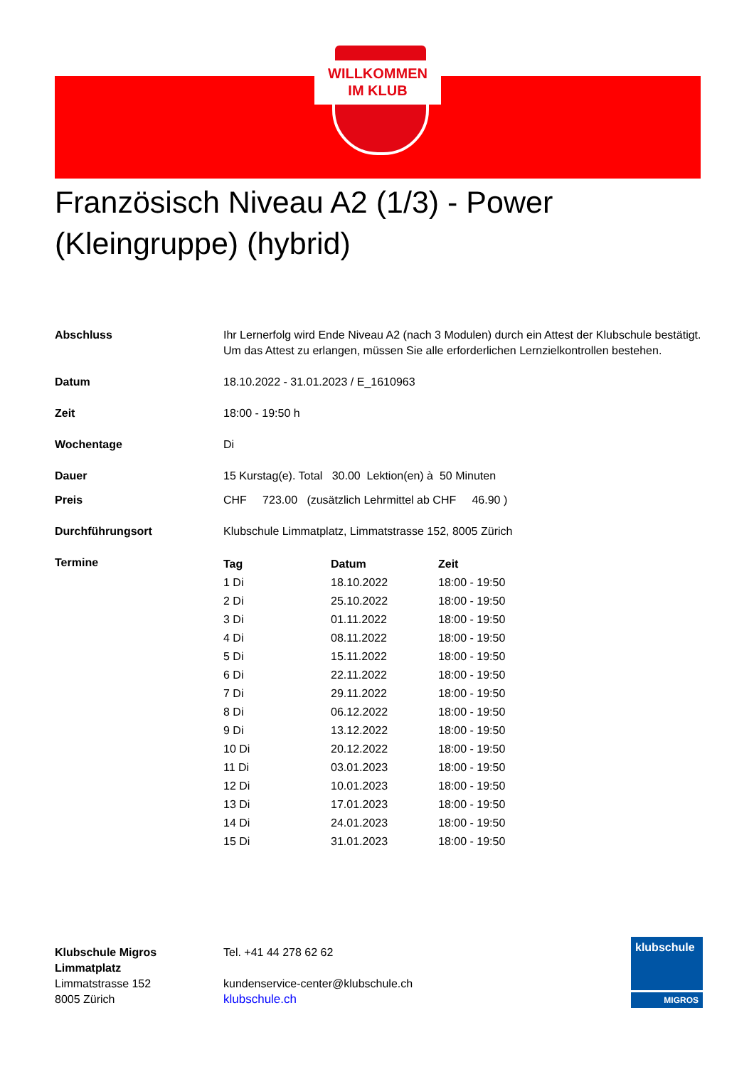WILLKOMMEN
IM KLUB
Französisch Niveau A2 (1/3) - Power (Kleingruppe) (hybrid)
| Abschluss | Ihr Lernerfolg wird Ende Niveau A2 (nach 3 Modulen) durch ein Attest der Klubschule bestätigt. Um das Attest zu erlangen, müssen Sie alle erforderlichen Lernzielkontrollen bestehen. |
| Datum | 18.10.2022 - 31.01.2023 / E_1610963 |
| Zeit | 18:00 - 19:50 h |
| Wochentage | Di |
| Dauer | 15 Kurstag(e). Total 30.00 Lektion(en) à 50 Minuten |
| Preis | CHF 723.00 (zusätzlich Lehrmittel ab CHF 46.90 ) |
| Durchführungsort | Klubschule Limmatplatz, Limmatstrasse 152, 8005 Zürich |
| Termine | / Tag / Datum / Zeit / / --- / --- / --- / / 1 Di / 18.10.2022 / 18:00 - 19:50 / / 2 Di / 25.10.2022 / 18:00 - 19:50 / / 3 Di / 01.11.2022 / 18:00 - 19:50 / / 4 Di / 08.11.2022 / 18:00 - 19:50 / / 5 Di / 15.11.2022 / 18:00 - 19:50 / / 6 Di / 22.11.2022 / 18:00 - 19:50 / / 7 Di / 29.11.2022 / 18:00 - 19:50 / / 8 Di / 06.12.2022 / 18:00 - 19:50 / / 9 Di / 13.12.2022 / 18:00 - 19:50 / / 10 Di / 20.12.2022 / 18:00 - 19:50 / / 11 Di / 03.01.2023 / 18:00 - 19:50 / / 12 Di / 10.01.2023 / 18:00 - 19:50 / / 13 Di / 17.01.2023 / 18:00 - 19:50 / / 14 Di / 24.01.2023 / 18:00 - 19:50 / / 15 Di / 31.01.2023 / 18:00 - 19:50 / |
Klubschule Migros
Limmatplatz
Limmatstrasse 152
8005 Zürich
Tel. +41 44 278 62 62
kundenservice-center@klubschule.ch
klubschule.ch
klubschule
MIGROS